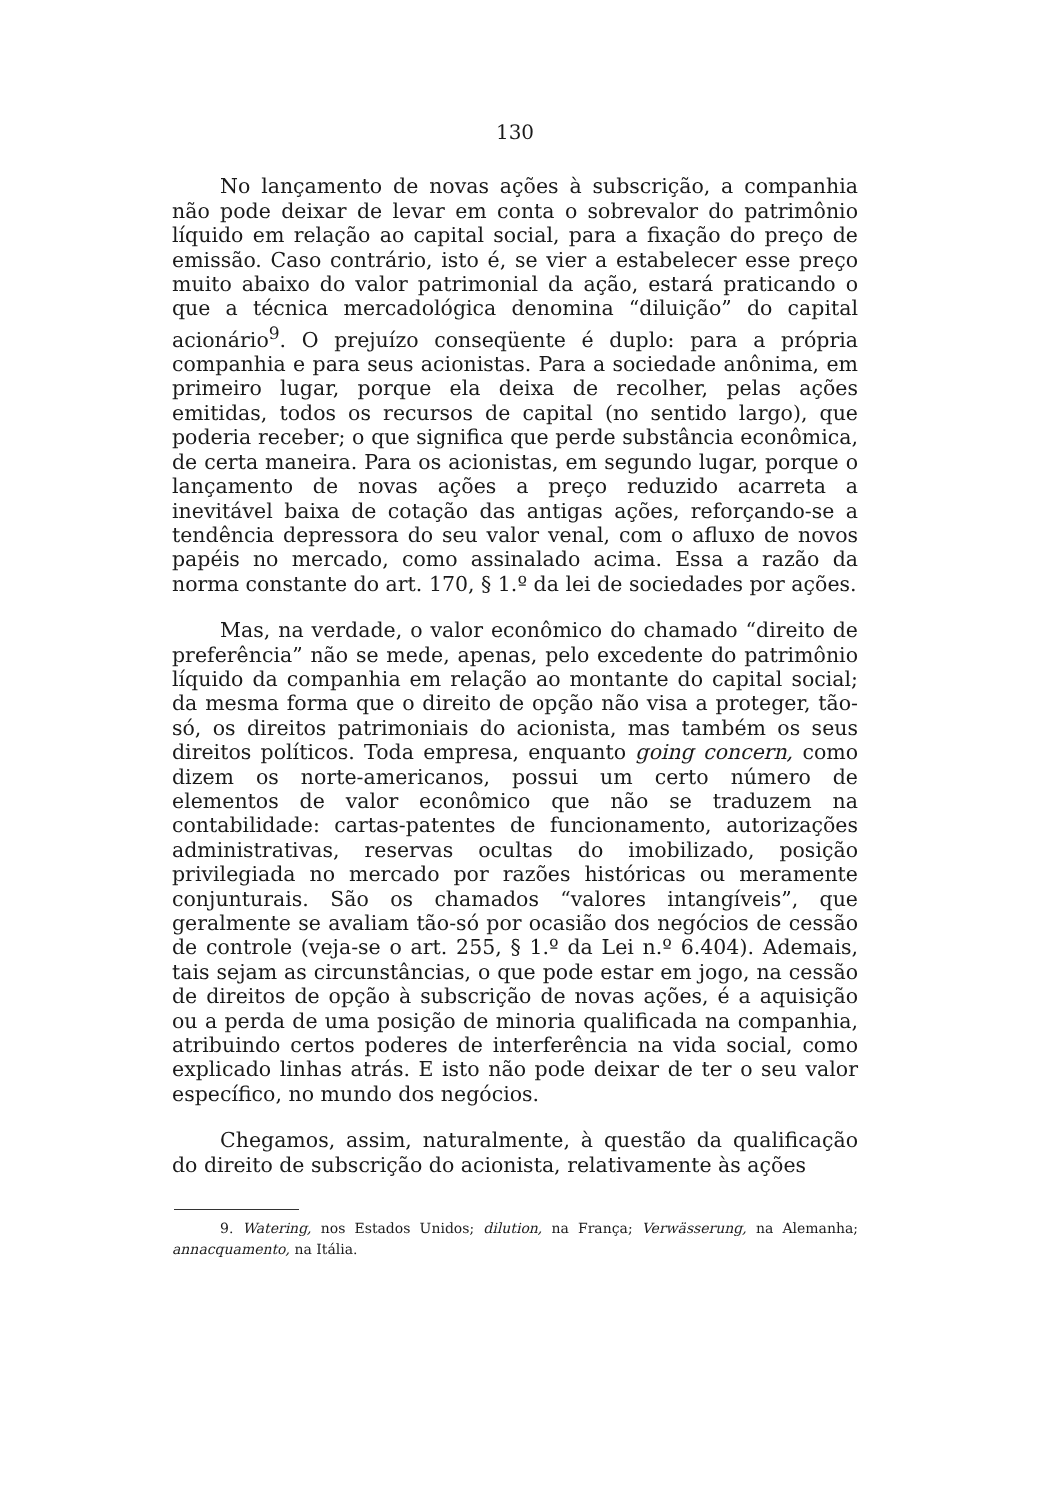130
No lançamento de novas ações à subscrição, a companhia não pode deixar de levar em conta o sobrevalor do patrimônio líquido em relação ao capital social, para a fixação do preço de emissão. Caso contrário, isto é, se vier a estabelecer esse preço muito abaixo do valor patrimonial da ação, estará praticando o que a técnica mercadológica denomina “diluição” do capital acionário<sup>9</sup>. O prejuízo conseqüente é duplo: para a própria companhia e para seus acionistas. Para a sociedade anônima, em primeiro lugar, porque ela deixa de recolher, pelas ações emitidas, todos os recursos de capital (no sentido largo), que poderia receber; o que significa que perde substância econômica, de certa maneira. Para os acionistas, em segundo lugar, porque o lançamento de novas ações a preço reduzido acarreta a inevitável baixa de cotação das antigas ações, reforçando-se a tendência depressora do seu valor venal, com o afluxo de novos papéis no mercado, como assinalado acima. Essa a razão da norma constante do art. 170, § 1.º da lei de sociedades por ações.
Mas, na verdade, o valor econômico do chamado “direito de preferência” não se mede, apenas, pelo excedente do patrimônio líquido da companhia em relação ao montante do capital social; da mesma forma que o direito de opção não visa a proteger, tão-só, os direitos patrimoniais do acionista, mas também os seus direitos políticos. Toda empresa, enquanto going concern, como dizem os norte-americanos, possui um certo número de elementos de valor econômico que não se traduzem na contabilidade: cartas-patentes de funcionamento, autorizações administrativas, reservas ocultas do imobilizado, posição privilegiada no mercado por razões históricas ou meramente conjunturais. São os chamados “valores intangíveis”, que geralmente se avaliam tão-só por ocasião dos negócios de cessão de controle (veja-se o art. 255, § 1.º da Lei n.º 6.404). Ademais, tais sejam as circunstâncias, o que pode estar em jogo, na cessão de direitos de opção à subscrição de novas ações, é a aquisição ou a perda de uma posição de minoria qualificada na companhia, atribuindo certos poderes de interferência na vida social, como explicado linhas atrás. E isto não pode deixar de ter o seu valor específico, no mundo dos negócios.
Chegamos, assim, naturalmente, à questão da qualificação do direito de subscrição do acionista, relativamente às ações
9. Watering, nos Estados Unidos; dilution, na França; Verwässerung, na Alemanha; annacquamento, na Itália.